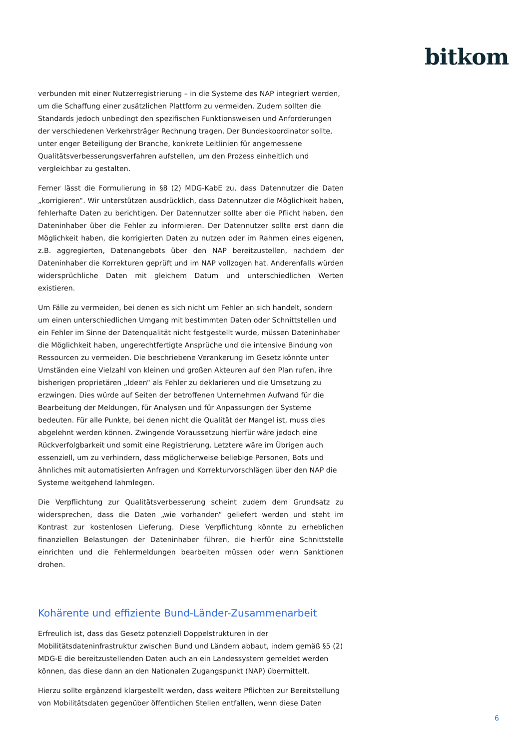bitkom
verbunden mit einer Nutzerregistrierung – in die Systeme des NAP integriert werden, um die Schaffung einer zusätzlichen Plattform zu vermeiden. Zudem sollten die Standards jedoch unbedingt den spezifischen Funktionsweisen und Anforderungen der verschiedenen Verkehrsträger Rechnung tragen. Der Bundeskoordinator sollte, unter enger Beteiligung der Branche, konkrete Leitlinien für angemessene Qualitätsverbesserungsverfahren aufstellen, um den Prozess einheitlich und vergleichbar zu gestalten.
Ferner lässt die Formulierung in §8 (2) MDG-KabE zu, dass Datennutzer die Daten „korrigieren“. Wir unterstützen ausdrücklich, dass Datennutzer die Möglichkeit haben, fehlerhafte Daten zu berichtigen. Der Datennutzer sollte aber die Pflicht haben, den Dateninhaber über die Fehler zu informieren. Der Datennutzer sollte erst dann die Möglichkeit haben, die korrigierten Daten zu nutzen oder im Rahmen eines eigenen, z.B. aggregierten, Datenangebots über den NAP bereitzustellen, nachdem der Dateninhaber die Korrekturen geprüft und im NAP vollzogen hat. Anderenfalls würden widersprüchliche Daten mit gleichem Datum und unterschiedlichen Werten existieren.
Um Fälle zu vermeiden, bei denen es sich nicht um Fehler an sich handelt, sondern um einen unterschiedlichen Umgang mit bestimmten Daten oder Schnittstellen und ein Fehler im Sinne der Datenqualität nicht festgestellt wurde, müssen Dateninhaber die Möglichkeit haben, ungerechtfertigte Ansprüche und die intensive Bindung von Ressourcen zu vermeiden. Die beschriebene Verankerung im Gesetz könnte unter Umständen eine Vielzahl von kleinen und großen Akteuren auf den Plan rufen, ihre bisherigen proprietären „Ideen“ als Fehler zu deklarieren und die Umsetzung zu erzwingen. Dies würde auf Seiten der betroffenen Unternehmen Aufwand für die Bearbeitung der Meldungen, für Analysen und für Anpassungen der Systeme bedeuten. Für alle Punkte, bei denen nicht die Qualität der Mangel ist, muss dies abgelehnt werden können. Zwingende Voraussetzung hierfür wäre jedoch eine Rückverfolgbarkeit und somit eine Registrierung. Letztere wäre im Übrigen auch essenziell, um zu verhindern, dass möglicherweise beliebige Personen, Bots und ähnliches mit automatisierten Anfragen und Korrekturvorschlägen über den NAP die Systeme weitgehend lahmlegen.
Die Verpflichtung zur Qualitätsverbesserung scheint zudem dem Grundsatz zu widersprechen, dass die Daten „wie vorhanden“ geliefert werden und steht im Kontrast zur kostenlosen Lieferung. Diese Verpflichtung könnte zu erheblichen finanziellen Belastungen der Dateninhaber führen, die hierfür eine Schnittstelle einrichten und die Fehlermeldungen bearbeiten müssen oder wenn Sanktionen drohen.
Kohärente und effiziente Bund-Länder-Zusammenarbeit
Erfreulich ist, dass das Gesetz potenziell Doppelstrukturen in der Mobilitätsdateninfrastruktur zwischen Bund und Ländern abbaut, indem gemäß §5 (2) MDG-E die bereitzustellenden Daten auch an ein Landessystem gemeldet werden können, das diese dann an den Nationalen Zugangspunkt (NAP) übermittelt.
Hierzu sollte ergänzend klargestellt werden, dass weitere Pflichten zur Bereitstellung von Mobilitätsdaten gegenüber öffentlichen Stellen entfallen, wenn diese Daten
6